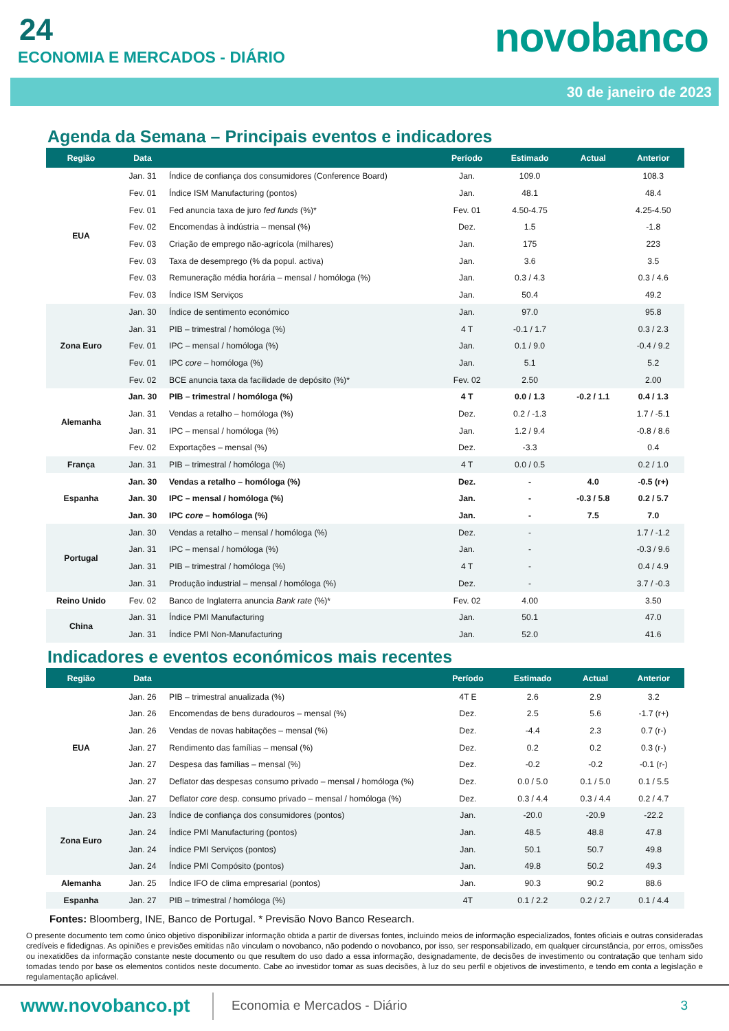24
ECONOMIA E MERCADOS - DIÁRIO novobanco
30 de janeiro de 2023
Agenda da Semana – Principais eventos e indicadores
| Região | Data | | Período | Estimado | Actual | Anterior |
| --- | --- | --- | --- | --- | --- | --- |
| EUA | Jan. 31 | Índice de confiança dos consumidores (Conference Board) | Jan. | 109.0 | | 108.3 |
| | Fev. 01 | Índice ISM Manufacturing (pontos) | Jan. | 48.1 | | 48.4 |
| | Fev. 01 | Fed anuncia taxa de juro fed funds (%)* | Fev. 01 | 4.50-4.75 | | 4.25-4.50 |
| | Fev. 02 | Encomendas à indústria – mensal (%) | Dez. | 1.5 | | -1.8 |
| | Fev. 03 | Criação de emprego não-agrícola (milhares) | Jan. | 175 | | 223 |
| | Fev. 03 | Taxa de desemprego (% da popul. activa) | Jan. | 3.6 | | 3.5 |
| | Fev. 03 | Remuneração média horária – mensal / homóloga (%) | Jan. | 0.3 / 4.3 | | 0.3 / 4.6 |
| | Fev. 03 | Índice ISM Serviços | Jan. | 50.4 | | 49.2 |
| Zona Euro | Jan. 30 | Índice de sentimento económico | Jan. | 97.0 | | 95.8 |
| | Jan. 31 | PIB – trimestral / homóloga (%) | 4 T | -0.1 / 1.7 | | 0.3 / 2.3 |
| | Fev. 01 | IPC – mensal / homóloga (%) | Jan. | 0.1 / 9.0 | | -0.4 / 9.2 |
| | Fev. 01 | IPC core – homóloga (%) | Jan. | 5.1 | | 5.2 |
| | Fev. 02 | BCE anuncia taxa da facilidade de depósito (%)* | Fev. 02 | 2.50 | | 2.00 |
| Alemanha | Jan. 30 | PIB – trimestral / homóloga (%) | 4 T | 0.0 / 1.3 | -0.2 / 1.1 | 0.4 / 1.3 |
| | Jan. 31 | Vendas a retalho – homóloga (%) | Dez. | 0.2 / -1.3 | | 1.7 / -5.1 |
| | Jan. 31 | IPC – mensal / homóloga (%) | Jan. | 1.2 / 9.4 | | -0.8 / 8.6 |
| | Fev. 02 | Exportações – mensal (%) | Dez. | -3.3 | | 0.4 |
| França | Jan. 31 | PIB – trimestral / homóloga (%) | 4 T | 0.0 / 0.5 | | 0.2 / 1.0 |
| Espanha | Jan. 30 | Vendas a retalho – homóloga (%) | Dez. | - | 4.0 | -0.5 (r+) |
| | Jan. 30 | IPC – mensal / homóloga (%) | Jan. | - | -0.3 / 5.8 | 0.2 / 5.7 |
| | Jan. 30 | IPC core – homóloga (%) | Jan. | - | 7.5 | 7.0 |
| Portugal | Jan. 30 | Vendas a retalho – mensal / homóloga (%) | Dez. | - | | 1.7 / -1.2 |
| | Jan. 31 | IPC – mensal / homóloga (%) | Jan. | - | | -0.3 / 9.6 |
| | Jan. 31 | PIB – trimestral / homóloga (%) | 4 T | - | | 0.4 / 4.9 |
| | Jan. 31 | Produção industrial – mensal / homóloga (%) | Dez. | - | | 3.7 / -0.3 |
| Reino Unido | Fev. 02 | Banco de Inglaterra anuncia Bank rate (%)* | Fev. 02 | 4.00 | | 3.50 |
| China | Jan. 31 | Índice PMI Manufacturing | Jan. | 50.1 | | 47.0 |
| | Jan. 31 | Índice PMI Non-Manufacturing | Jan. | 52.0 | | 41.6 |
Indicadores e eventos económicos mais recentes
| Região | Data | | Período | Estimado | Actual | Anterior |
| --- | --- | --- | --- | --- | --- | --- |
| EUA | Jan. 26 | PIB – trimestral anualizada (%) | 4T E | 2.6 | 2.9 | 3.2 |
| | Jan. 26 | Encomendas de bens duradouros – mensal (%) | Dez. | 2.5 | 5.6 | -1.7 (r+) |
| | Jan. 26 | Vendas de novas habitações – mensal (%) | Dez. | -4.4 | 2.3 | 0.7 (r-) |
| | Jan. 27 | Rendimento das famílias – mensal (%) | Dez. | 0.2 | 0.2 | 0.3 (r-) |
| | Jan. 27 | Despesa das famílias – mensal (%) | Dez. | -0.2 | -0.2 | -0.1 (r-) |
| | Jan. 27 | Deflator das despesas consumo privado – mensal / homóloga (%) | Dez. | 0.0 / 5.0 | 0.1 / 5.0 | 0.1 / 5.5 |
| | Jan. 27 | Deflator core desp. consumo privado – mensal / homóloga (%) | Dez. | 0.3 / 4.4 | 0.3 / 4.4 | 0.2 / 4.7 |
| Zona Euro | Jan. 23 | Índice de confiança dos consumidores (pontos) | Jan. | -20.0 | -20.9 | -22.2 |
| | Jan. 24 | Índice PMI Manufacturing (pontos) | Jan. | 48.5 | 48.8 | 47.8 |
| | Jan. 24 | Índice PMI Serviços (pontos) | Jan. | 50.1 | 50.7 | 49.8 |
| | Jan. 24 | Índice PMI Compósito (pontos) | Jan. | 49.8 | 50.2 | 49.3 |
| Alemanha | Jan. 25 | Índice IFO de clima empresarial (pontos) | Jan. | 90.3 | 90.2 | 88.6 |
| Espanha | Jan. 27 | PIB – trimestral / homóloga (%) | 4T | 0.1 / 2.2 | 0.2 / 2.7 | 0.1 / 4.4 |
Fontes: Bloomberg, INE, Banco de Portugal. * Previsão Novo Banco Research.
O presente documento tem como único objetivo disponibilizar informação obtida a partir de diversas fontes, incluindo meios de informação especializados, fontes oficiais e outras consideradas credíveis e fidedignas. As opiniões e previsões emitidas não vinculam o novobanco, não podendo o novobanco, por isso, ser responsabilizado, em qualquer circunstância, por erros, omissões ou inexatidões da informação constante neste documento ou que resultem do uso dado a essa informação, designadamente, de decisões de investimento ou contratação que tenham sido tomadas tendo por base os elementos contidos neste documento. Cabe ao investidor tomar as suas decisões, à luz do seu perfil e objetivos de investimento, e tendo em conta a legislação e regulamentação aplicável.
www.novobanco.pt Economia e Mercados - Diário 3